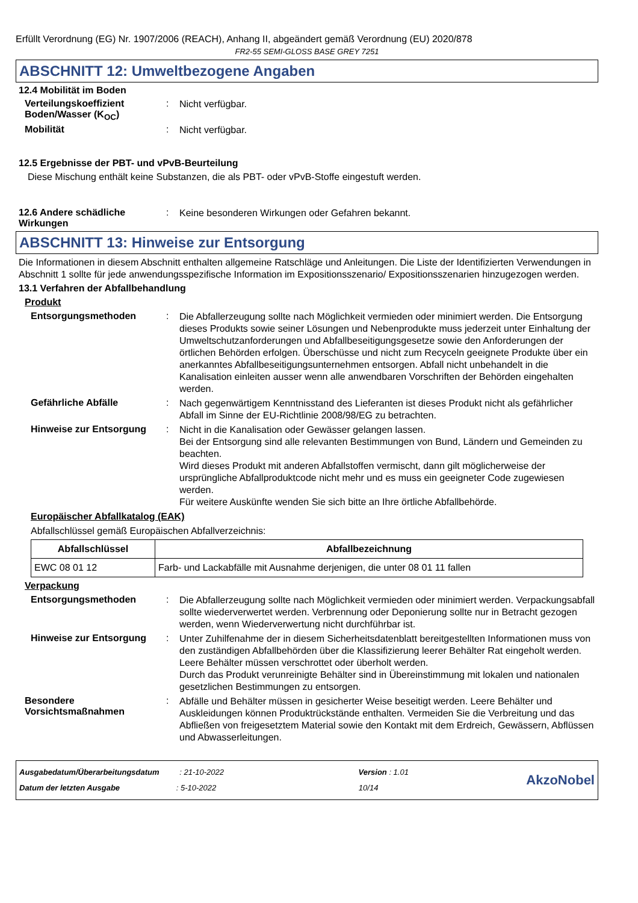Erfüllt Verordnung (EG) Nr. 1907/2006 (REACH), Anhang II, abgeändert gemäß Verordnung (EU) 2020/878
FR2-55 SEMI-GLOSS BASE GREY 7251
ABSCHNITT 12: Umweltbezogene Angaben
12.4 Mobilität im Boden
Verteilungskoeffizient Boden/Wasser (K<sub>OC</sub>)
:
Nicht verfügbar.
Mobilität :
Nicht verfügbar.
12.5 Ergebnisse der PBT- und vPvB-Beurteilung
Diese Mischung enthält keine Substanzen, die als PBT- oder vPvB-Stoffe eingestuft werden.
12.6 Andere schädliche Wirkungen
:
Keine besonderen Wirkungen oder Gefahren bekannt.
ABSCHNITT 13: Hinweise zur Entsorgung
Die Informationen in diesem Abschnitt enthalten allgemeine Ratschläge und Anleitungen. Die Liste der Identifizierten Verwendungen in Abschnitt 1 sollte für jede anwendungsspezifische Information im Expositionsszenario/ Expositionsszenarien hinzugezogen werden.
13.1 Verfahren der Abfallbehandlung
Produkt
Entsorgungsmethoden :
Die Abfallerzeugung sollte nach Möglichkeit vermieden oder minimiert werden. Die Entsorgung dieses Produkts sowie seiner Lösungen und Nebenprodukte muss jederzeit unter Einhaltung der Umweltschutzanforderungen und Abfallbeseitigungsgesetze sowie den Anforderungen der örtlichen Behörden erfolgen. Überschüsse und nicht zum Recyceln geeignete Produkte über ein anerkanntes Abfallbeseitigungsunternehmen entsorgen. Abfall nicht unbehandelt in die Kanalisation einleiten ausser wenn alle anwendbaren Vorschriften der Behörden eingehalten werden.
Gefährliche Abfälle :
Nach gegenwärtigem Kenntnisstand des Lieferanten ist dieses Produkt nicht als gefährlicher Abfall im Sinne der EU-Richtlinie 2008/98/EG zu betrachten.
Hinweise zur Entsorgung :
Nicht in die Kanalisation oder Gewässer gelangen lassen.
Bei der Entsorgung sind alle relevanten Bestimmungen von Bund, Ländern und Gemeinden zu beachten.
Wird dieses Produkt mit anderen Abfallstoffen vermischt, dann gilt möglicherweise der ursprüngliche Abfallproduktcode nicht mehr und es muss ein geeigneter Code zugewiesen werden.
Für weitere Auskünfte wenden Sie sich bitte an Ihre örtliche Abfallbehörde.
Europäischer Abfallkatalog (EAK)
Abfallschlüssel gemäß Europäischen Abfallverzeichnis:
| Abfallschlüssel | Abfallbezeichnung |
| --- | --- |
| EWC 08 01 12 | Farb- und Lackabfälle mit Ausnahme derjenigen, die unter 08 01 11 fallen |
Verpackung
Entsorgungsmethoden :
Die Abfallerzeugung sollte nach Möglichkeit vermieden oder minimiert werden. Verpackungsabfall sollte wiederverwertet werden. Verbrennung oder Deponierung sollte nur in Betracht gezogen werden, wenn Wiederverwertung nicht durchführbar ist.
Hinweise zur Entsorgung :
Unter Zuhilfenahme der in diesem Sicherheitsdatenblatt bereitgestellten Informationen muss von den zuständigen Abfallbehörden über die Klassifizierung leerer Behälter Rat eingeholt werden.
Leere Behälter müssen verschrottet oder überholt werden.
Durch das Produkt verunreinigte Behälter sind in Übereinstimmung mit lokalen und nationalen gesetzlichen Bestimmungen zu entsorgen.
Besondere Vorsichtsmaßnahmen
:
Abfälle und Behälter müssen in gesicherter Weise beseitigt werden. Leere Behälter und Auskleidungen können Produktrückstände enthalten. Vermeiden Sie die Verbreitung und das Abfließen von freigesetztem Material sowie den Kontakt mit dem Erdreich, Gewässern, Abflüssen und Abwasserleitungen.
Ausgabedatum/Überarbeitungsdatum : 21-10-2022 Version : 1.01
Datum der letzten Ausgabe : 5-10-2022 10/14
AkzoNobel